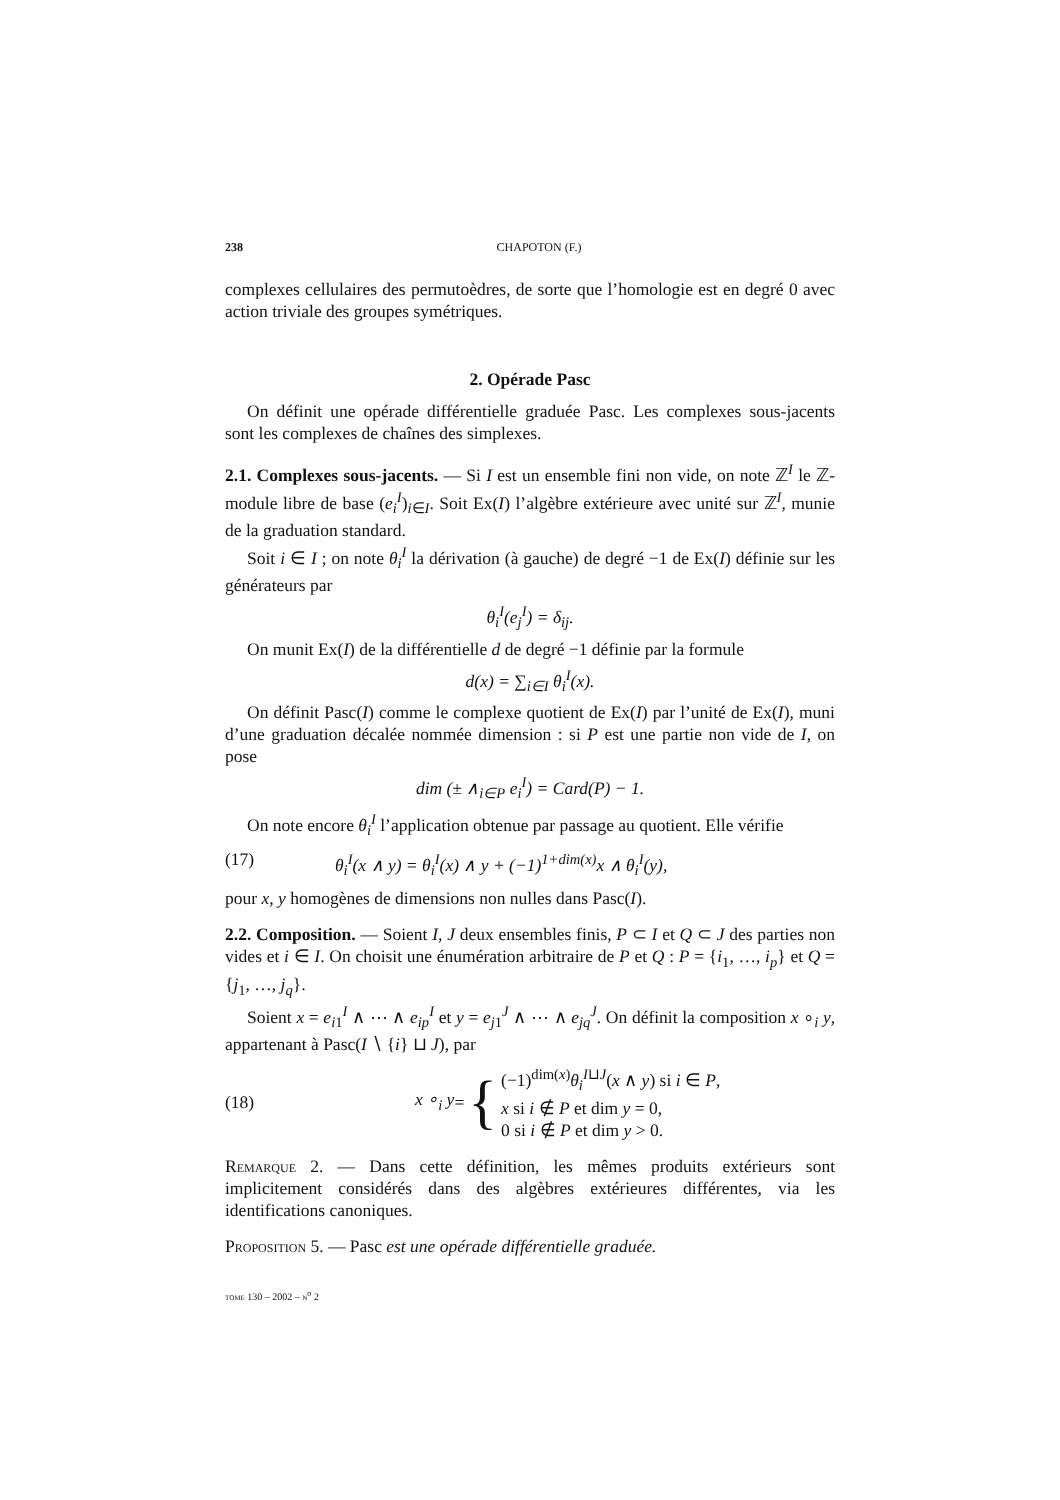238 CHAPOTON (F.)
complexes cellulaires des permutoèdres, de sorte que l’homologie est en degré 0 avec action triviale des groupes symétriques.
2. Opérade Pasc
On définit une opérade différentielle graduée Pasc. Les complexes sous-jacents sont les complexes de chaînes des simplexes.
2.1. Complexes sous-jacents. — Si I est un ensemble fini non vide, on note ℤ<sup>I</sup> le ℤ-module libre de base (e<sub>i</sub><sup>I</sup>)<sub>i∈I</sub>. Soit Ex(I) l’algèbre extérieure avec unité sur ℤ<sup>I</sup>, munie de la graduation standard.
Soit i ∈ I ; on note θ<sub>i</sub><sup>I</sup> la dérivation (à gauche) de degré −1 de Ex(I) définie sur les générateurs par
θ<sub>i</sub><sup>I</sup>(e<sub>j</sub><sup>I</sup>) = δ<sub>ij</sub>.
On munit Ex(I) de la différentielle d de degré −1 définie par la formule
d(x) = ∑<sub>i∈I</sub> θ<sub>i</sub><sup>I</sup>(x).
On définit Pasc(I) comme le complexe quotient de Ex(I) par l’unité de Ex(I), muni d’une graduation décalée nommée dimension : si P est une partie non vide de I, on pose
dim (± ∧<sub>i∈P</sub> e<sub>i</sub><sup>I</sup>) = Card(P) − 1.
On note encore θ<sub>i</sub><sup>I</sup> l’application obtenue par passage au quotient. Elle vérifie
(17) θ<sub>i</sub><sup>I</sup>(x ∧ y) = θ<sub>i</sub><sup>I</sup>(x) ∧ y + (−1)<sup>1+dim(x)</sup>x ∧ θ<sub>i</sub><sup>I</sup>(y),
pour x, y homogènes de dimensions non nulles dans Pasc(I).
2.2. Composition. — Soient I, J deux ensembles finis, P ⊂ I et Q ⊂ J des parties non vides et i ∈ I. On choisit une énumération arbitraire de P et Q : P = {i<sub>1</sub>, …, i<sub>p</sub>} et Q = {j<sub>1</sub>, …, j<sub>q</sub>}.
Soient x = e<sub>i1</sub><sup>I</sup> ∧ ⋯ ∧ e<sub>ip</sub><sup>I</sup> et y = e<sub>j1</sub><sup>J</sup> ∧ ⋯ ∧ e<sub>jq</sub><sup>J</sup>. On définit la composition x ∘<sub>i</sub> y, appartenant à Pasc(I ∖ {i} ⊔ J), par
(18) x ∘<sub>i</sub> y = {
(−1)<sup>dim(x)</sup>θ<sub>i</sub><sup>I⊔J</sup>(x ∧ y) si i ∈ P,
x si i ∉ P et dim y = 0,
0 si i ∉ P et dim y > 0.
Remarque 2. — Dans cette définition, les mêmes produits extérieurs sont implicitement considérés dans des algèbres extérieures différentes, via les identifications canoniques.
Proposition 5. — Pasc est une opérade différentielle graduée.
tome 130 – 2002 – n<sup>o</sup> 2